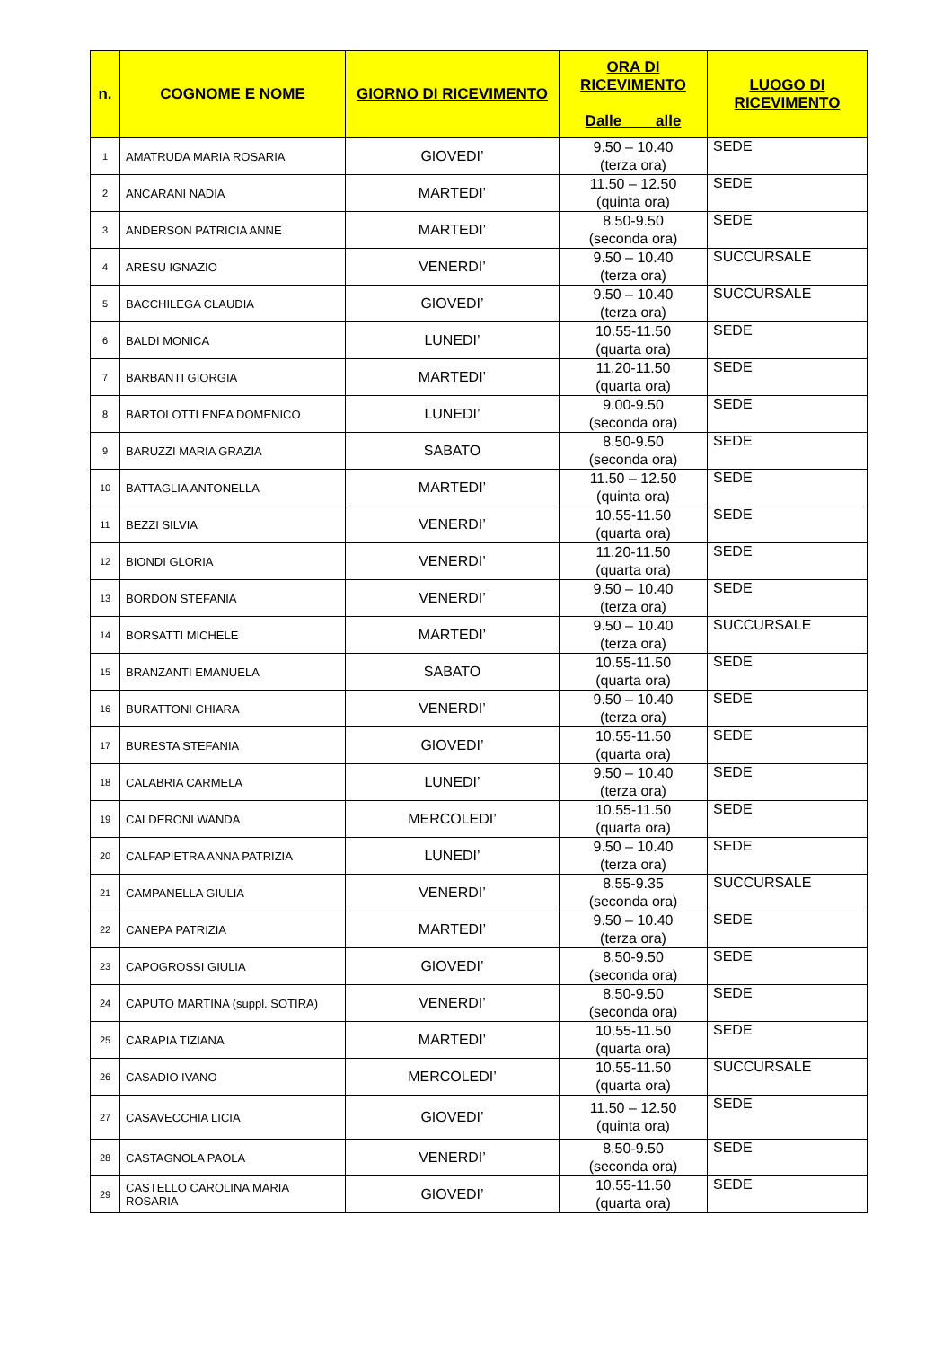| n. | COGNOME E NOME | GIORNO DI RICEVIMENTO | ORA DI RICEVIMENTO Dalle alle | LUOGO DI RICEVIMENTO |
| --- | --- | --- | --- | --- |
| 1 | AMATRUDA MARIA ROSARIA | GIOVEDI’ | 9.50 – 10.40 (terza ora) | SEDE |
| 2 | ANCARANI NADIA | MARTEDI’ | 11.50 – 12.50 (quinta ora) | SEDE |
| 3 | ANDERSON PATRICIA ANNE | MARTEDI’ | 8.50-9.50 (seconda ora) | SEDE |
| 4 | ARESU IGNAZIO | VENERDI’ | 9.50 – 10.40 (terza ora) | SUCCURSALE |
| 5 | BACCHILEGA CLAUDIA | GIOVEDI’ | 9.50 – 10.40 (terza ora) | SUCCURSALE |
| 6 | BALDI MONICA | LUNEDI’ | 10.55-11.50 (quarta ora) | SEDE |
| 7 | BARBANTI GIORGIA | MARTEDI’ | 11.20-11.50 (quarta ora) | SEDE |
| 8 | BARTOLOTTI ENEA DOMENICO | LUNEDI’ | 9.00-9.50 (seconda ora) | SEDE |
| 9 | BARUZZI MARIA GRAZIA | SABATO | 8.50-9.50 (seconda ora) | SEDE |
| 10 | BATTAGLIA ANTONELLA | MARTEDI’ | 11.50 – 12.50 (quinta ora) | SEDE |
| 11 | BEZZI SILVIA | VENERDI’ | 10.55-11.50 (quarta ora) | SEDE |
| 12 | BIONDI GLORIA | VENERDI’ | 11.20-11.50 (quarta ora) | SEDE |
| 13 | BORDON STEFANIA | VENERDI’ | 9.50 – 10.40 (terza ora) | SEDE |
| 14 | BORSATTI MICHELE | MARTEDI’ | 9.50 – 10.40 (terza ora) | SUCCURSALE |
| 15 | BRANZANTI EMANUELA | SABATO | 10.55-11.50 (quarta ora) | SEDE |
| 16 | BURATTONI CHIARA | VENERDI’ | 9.50 – 10.40 (terza ora) | SEDE |
| 17 | BURESTA STEFANIA | GIOVEDI’ | 10.55-11.50 (quarta ora) | SEDE |
| 18 | CALABRIA CARMELA | LUNEDI’ | 9.50 – 10.40 (terza ora) | SEDE |
| 19 | CALDERONI WANDA | MERCOLEDI’ | 10.55-11.50 (quarta ora) | SEDE |
| 20 | CALFAPIETRA ANNA PATRIZIA | LUNEDI’ | 9.50 – 10.40 (terza ora) | SEDE |
| 21 | CAMPANELLA GIULIA | VENERDI’ | 8.55-9.35 (seconda ora) | SUCCURSALE |
| 22 | CANEPA PATRIZIA | MARTEDI’ | 9.50 – 10.40 (terza ora) | SEDE |
| 23 | CAPOGROSSI GIULIA | GIOVEDI’ | 8.50-9.50 (seconda ora) | SEDE |
| 24 | CAPUTO MARTINA (suppl. SOTIRA) | VENERDI’ | 8.50-9.50 (seconda ora) | SEDE |
| 25 | CARAPIA TIZIANA | MARTEDI’ | 10.55-11.50 (quarta ora) | SEDE |
| 26 | CASADIO IVANO | MERCOLEDI’ | 10.55-11.50 (quarta ora) | SUCCURSALE |
| 27 | CASAVECCHIA LICIA | GIOVEDI’ | 11.50 – 12.50 (quinta ora) | SEDE |
| 28 | CASTAGNOLA PAOLA | VENERDI’ | 8.50-9.50 (seconda ora) | SEDE |
| 29 | CASTELLO CAROLINA MARIA ROSARIA | GIOVEDI’ | 10.55-11.50 (quarta ora) | SEDE |